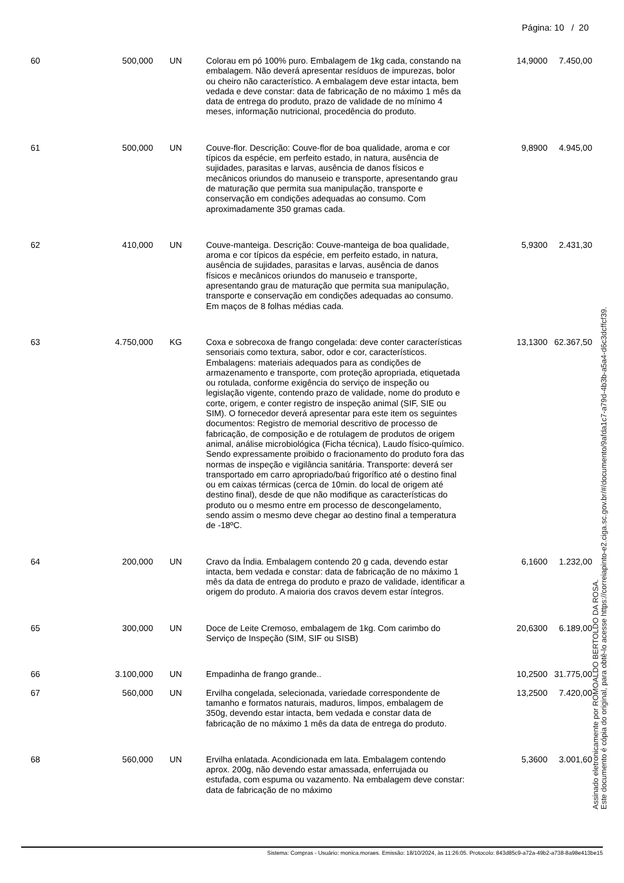Página: 10 / 20
| 60 | 500,000 | UN | Colorau em pó 100% puro. Embalagem de 1kg cada, constando na embalagem. Não deverá apresentar resíduos de impurezas, bolor ou cheiro não característico. A embalagem deve estar intacta, bem vedada e deve constar: data de fabricação de no máximo 1 mês da data de entrega do produto, prazo de validade de no mínimo 4 meses, informação nutricional, procedência do produto. | 14,9000 | 7.450,00 |
| 61 | 500,000 | UN | Couve-flor. Descrição: Couve-flor de boa qualidade, aroma e cor típicos da espécie, em perfeito estado, in natura, ausência de sujidades, parasitas e larvas, ausência de danos físicos e mecânicos oriundos do manuseio e transporte, apresentando grau de maturação que permita sua manipulação, transporte e conservação em condições adequadas ao consumo. Com aproximadamente 350 gramas cada. | 9,8900 | 4.945,00 |
| 62 | 410,000 | UN | Couve-manteiga. Descrição: Couve-manteiga de boa qualidade, aroma e cor típicos da espécie, em perfeito estado, in natura, ausência de sujidades, parasitas e larvas, ausência de danos físicos e mecânicos oriundos do manuseio e transporte, apresentando grau de maturação que permita sua manipulação, transporte e conservação em condições adequadas ao consumo. Em maços de 8 folhas médias cada. | 5,9300 | 2.431,30 |
| 63 | 4.750,000 | KG | Coxa e sobrecoxa de frango congelada: deve conter características sensoriais como textura, sabor, odor e cor, característicos. Embalagens: materiais adequados para as condições de armazenamento e transporte, com proteção apropriada, etiquetada ou rotulada, conforme exigência do serviço de inspeção ou legislação vigente, contendo prazo de validade, nome do produto e corte, origem, e conter registro de inspeção animal (SIF, SIE ou SIM). O fornecedor deverá apresentar para este item os seguintes documentos: Registro de memorial descritivo de processo de fabricação, de composição e de rotulagem de produtos de origem animal, análise microbiológica (Ficha técnica), Laudo físico-químico. Sendo expressamente proibido o fracionamento do produto fora das normas de inspeção e vigilância sanitária. Transporte: deverá ser transportado em carro apropriado/baú frigorífico até o destino final ou em caixas térmicas (cerca de 10min. do local de origem até destino final), desde de que não modifique as características do produto ou o mesmo entre em processo de descongelamento, sendo assim o mesmo deve chegar ao destino final a temperatura de -18ºC. | 13,1300 | 62.367,50 |
| 64 | 200,000 | UN | Cravo da Índia. Embalagem contendo 20 g cada, devendo estar intacta, bem vedada e constar: data de fabricação de no máximo 1 mês da data de entrega do produto e prazo de validade, identificar a origem do produto. A maioria dos cravos devem estar íntegros. | 6,1600 | 1.232,00 |
| 65 | 300,000 | UN | Doce de Leite Cremoso, embalagem de 1kg. Com carimbo do Serviço de Inspeção (SIM, SIF ou SISB) | 20,6300 | 6.189,00 |
| 66 | 3.100,000 | UN | Empadinha de frango grande.. | 10,2500 | 31.775,00 |
| 67 | 560,000 | UN | Ervilha congelada, selecionada, variedade correspondente de tamanho e formatos naturais, maduros, limpos, embalagem de 350g, devendo estar intacta, bem vedada e constar data de fabricação de no máximo 1 mês da data de entrega do produto. | 13,2500 | 7.420,00 |
| 68 | 560,000 | UN | Ervilha enlatada. Acondicionada em lata. Embalagem contendo aprox. 200g, não devendo estar amassada, enferrujada ou estufada, com espuma ou vazamento. Na embalagem deve constar: data de fabricação de no máximo | 5,3600 | 3.001,60 |
Assinado eletronicamente por ROMOALDO BERTOLDO DA ROSA.
Este documento é cópia do original, para obtê-lo acesse https://correiapinto-e2.ciga.sc.gov.br/#/documento/9afda1c7-a79d-4b3b-a5a4-d6c3dcffcf39.
Sistema: Compras - Usuário: monica.moraes. Emissão: 18/10/2024, às 11:26:05. Protocolo: 843d85c9-a72a-49b2-a738-8a98e413be15